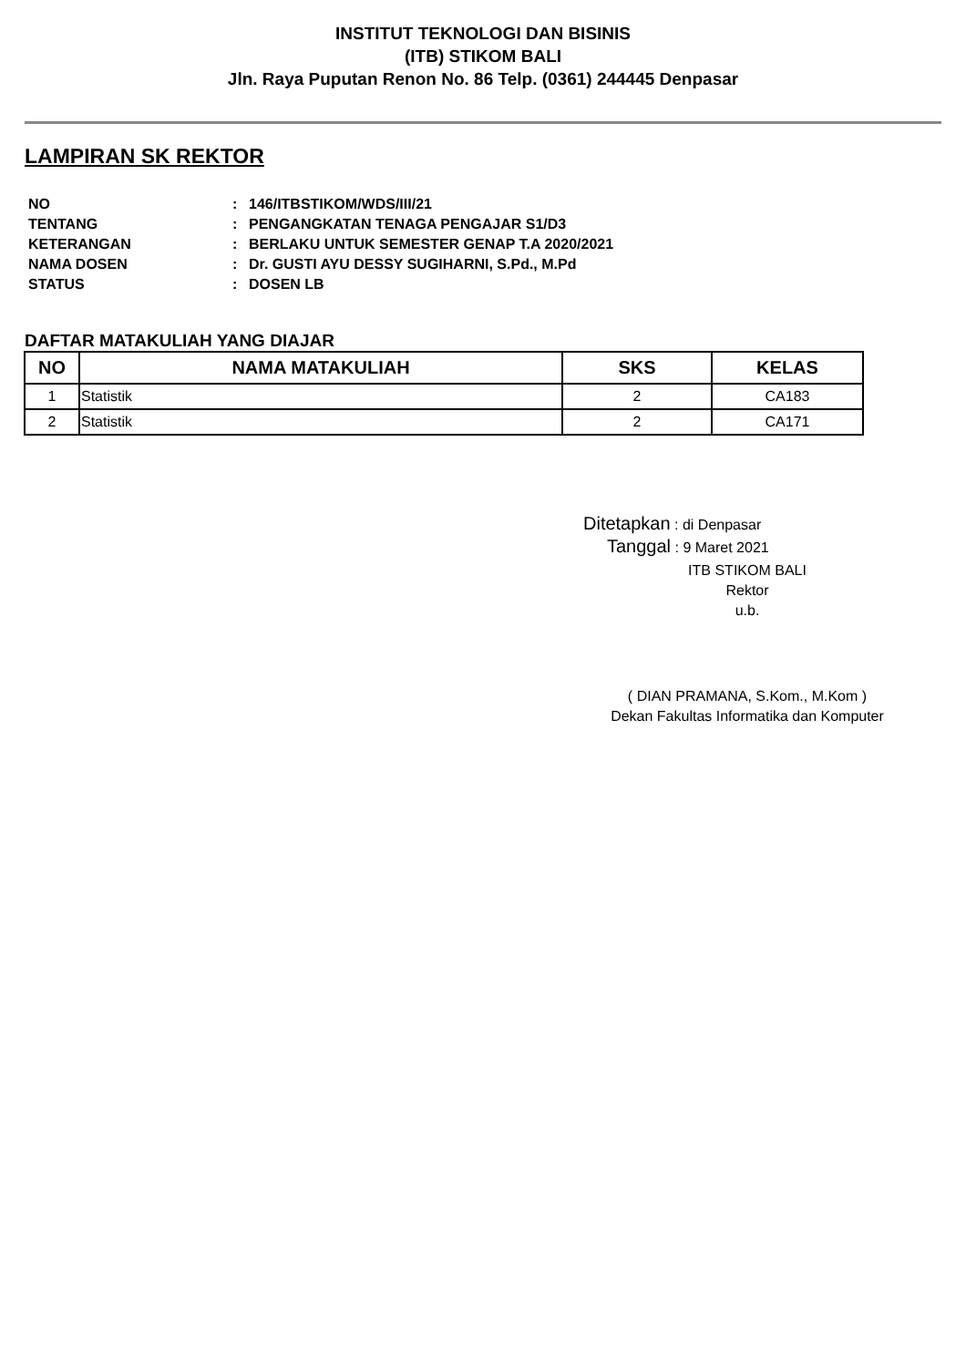INSTITUT TEKNOLOGI DAN BISINIS
(ITB) STIKOM BALI
Jln. Raya Puputan Renon No. 86 Telp. (0361) 244445 Denpasar
LAMPIRAN SK REKTOR
| NO | : | 146/ITBSTIKOM/WDS/III/21 |
| TENTANG | : | PENGANGKATAN TENAGA PENGAJAR S1/D3 |
| KETERANGAN | : | BERLAKU UNTUK SEMESTER GENAP T.A 2020/2021 |
| NAMA DOSEN | : | Dr. GUSTI AYU DESSY SUGIHARNI, S.Pd., M.Pd |
| STATUS | : | DOSEN LB |
DAFTAR MATAKULIAH YANG DIAJAR
| NO | NAMA MATAKULIAH | SKS | KELAS |
| --- | --- | --- | --- |
| 1 | Statistik | 2 | CA183 |
| 2 | Statistik | 2 | CA171 |
Ditetapkan : di Denpasar
Tanggal : 9 Maret 2021
ITB STIKOM BALI
Rektor
u.b.
( DIAN PRAMANA, S.Kom., M.Kom )
Dekan Fakultas Informatika dan Komputer